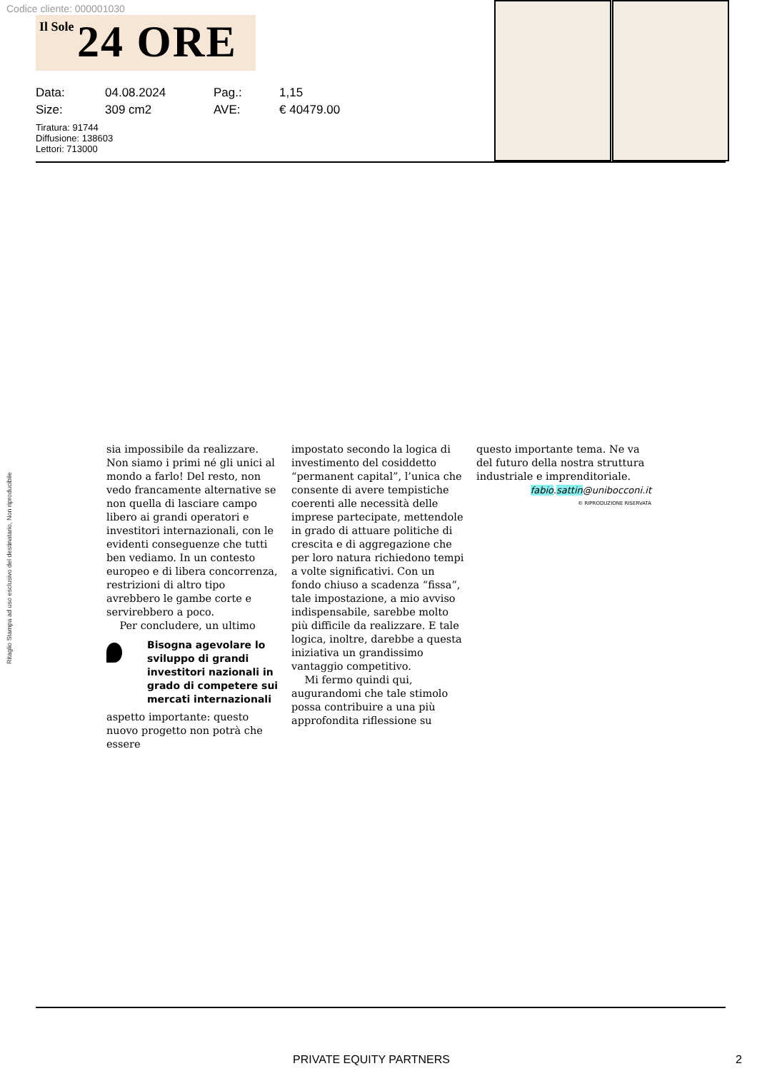Codice cliente: 000001030
Il Sole 24 ORE
| Data: | 04.08.2024 | Pag.: | 1,15 |
| Size: | 309 cm2 | AVE: | € 40479.00 |
Tiratura: 91744
Diffusione: 138603
Lettori: 713000
Ritaglio Stampa ad uso esclusivo del destinatario, Non riproducibile
sia impossibile da realizzare. Non siamo i primi né gli unici al mondo a farlo! Del resto, non vedo francamente alternative se non quella di lasciare campo libero ai grandi operatori e investitori internazionali, con le evidenti conseguenze che tutti ben vediamo. In un contesto europeo e di libera concorrenza, restrizioni di altro tipo avrebbero le gambe corte e servirebbero a poco.
Per concludere, un ultimo
Bisogna agevolare lo sviluppo di grandi investitori nazionali in grado di competere sui mercati internazionali
aspetto importante: questo nuovo progetto non potrà che essere
impostato secondo la logica di investimento del cosiddetto “permanent capital”, l’unica che consente di avere tempistiche coerenti alle necessità delle imprese partecipate, mettendole in grado di attuare politiche di crescita e di aggregazione che per loro natura richiedono tempi a volte significativi. Con un fondo chiuso a scadenza “fissa”, tale impostazione, a mio avviso indispensabile, sarebbe molto più difficile da realizzare. E tale logica, inoltre, darebbe a questa iniziativa un grandissimo vantaggio competitivo.
Mi fermo quindi qui, augurandomi che tale stimolo possa contribuire a una più approfondita riflessione su
questo importante tema. Ne va del futuro della nostra struttura industriale e imprenditoriale.
fabio.sattin@unibocconi.it
© RIPRODUZIONE RISERVATA
PRIVATE EQUITY PARTNERS 2